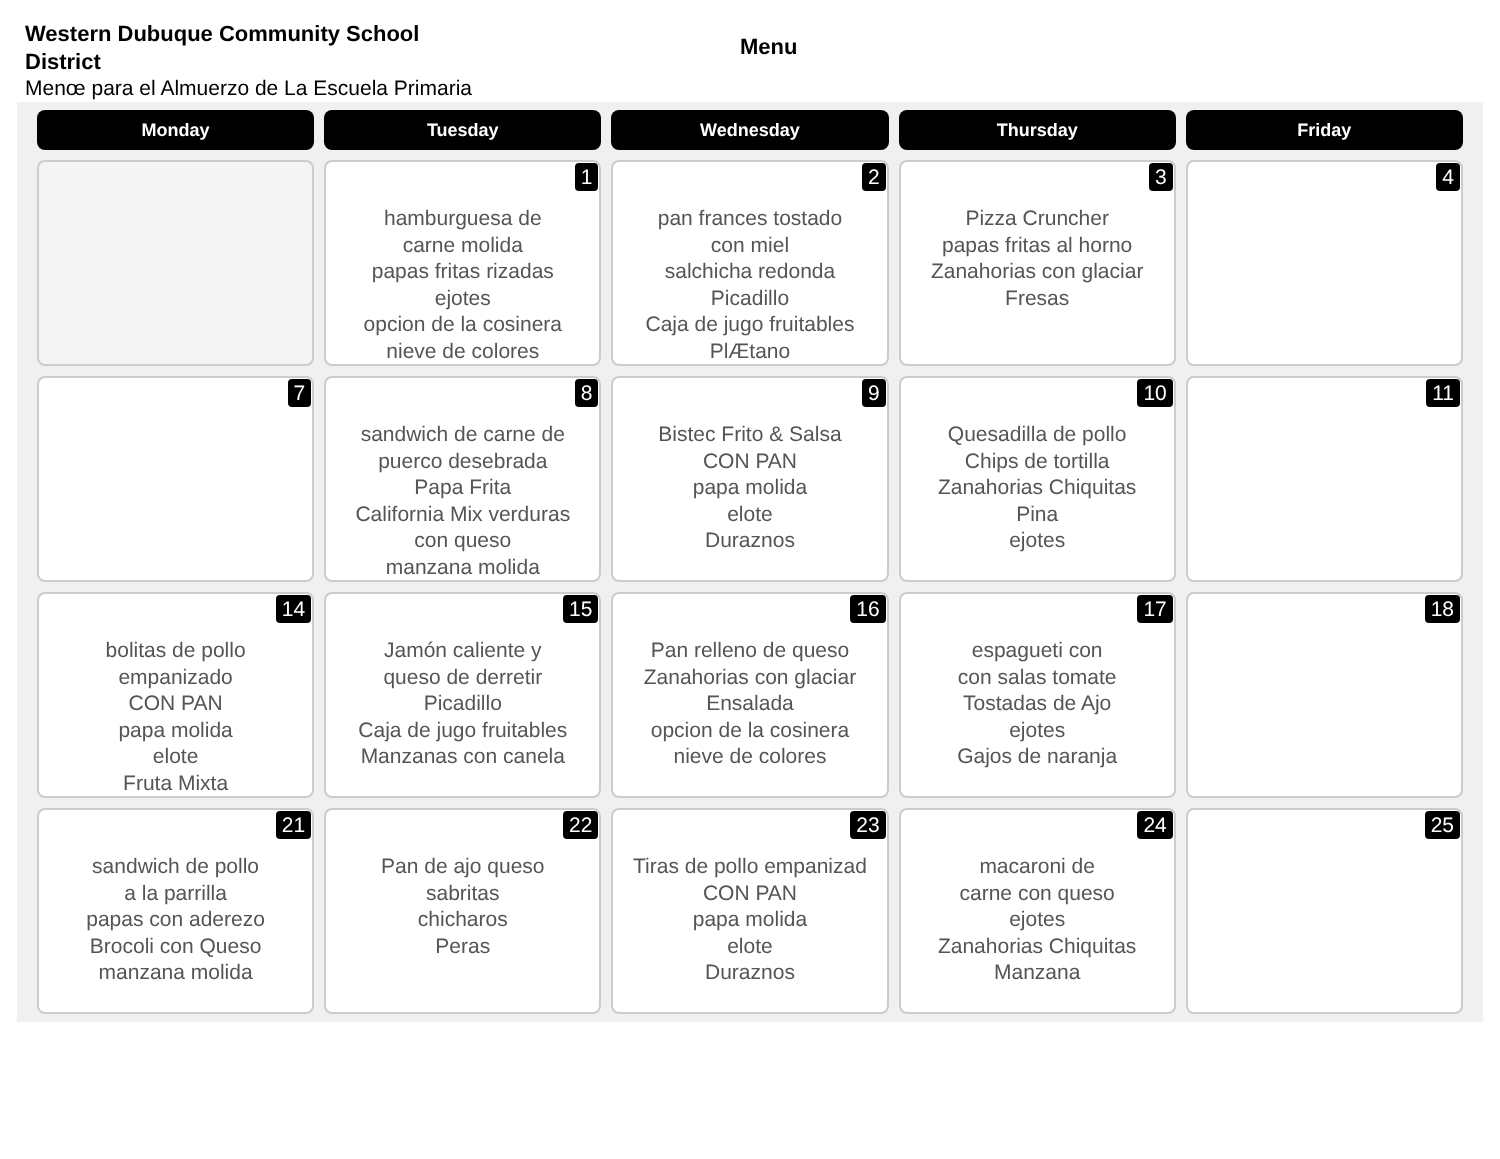Western Dubuque Community School District
Menu
Menœ para el Almuerzo de La Escuela Primaria
| Monday | Tuesday | Wednesday | Thursday | Friday |
| --- | --- | --- | --- | --- |
| | 1 hamburguesa de carne molida papas fritas rizadas ejotes opcion de la cosinera nieve de colores | 2 pan frances tostado con miel salchicha redonda Picadillo Caja de jugo fruitables PlÆtano | 3 Pizza Cruncher papas fritas al horno Zanahorias con glaciar Fresas | 4 |
| 7 | 8 sandwich de carne de puerco desebrada Papa Frita California Mix verduras con queso manzana molida | 9 Bistec Frito & Salsa CON PAN papa molida elote Duraznos | 10 Quesadilla de pollo Chips de tortilla Zanahorias Chiquitas Pina ejotes | 11 |
| 14 bolitas de pollo empanizado CON PAN papa molida elote Fruta Mixta | 15 Jamón caliente y queso de derretir Picadillo Caja de jugo fruitables Manzanas con canela | 16 Pan relleno de queso Zanahorias con glaciar Ensalada opcion de la cosinera nieve de colores | 17 espagueti con con salas tomate Tostadas de Ajo ejotes Gajos de naranja | 18 |
| 21 sandwich de pollo a la parrilla papas con aderezo Brocoli con Queso manzana molida | 22 Pan de ajo queso sabritas chicharos Peras | 23 Tiras de pollo empanizad CON PAN papa molida elote Duraznos | 24 macaroni de carne con queso ejotes Zanahorias Chiquitas Manzana | 25 |